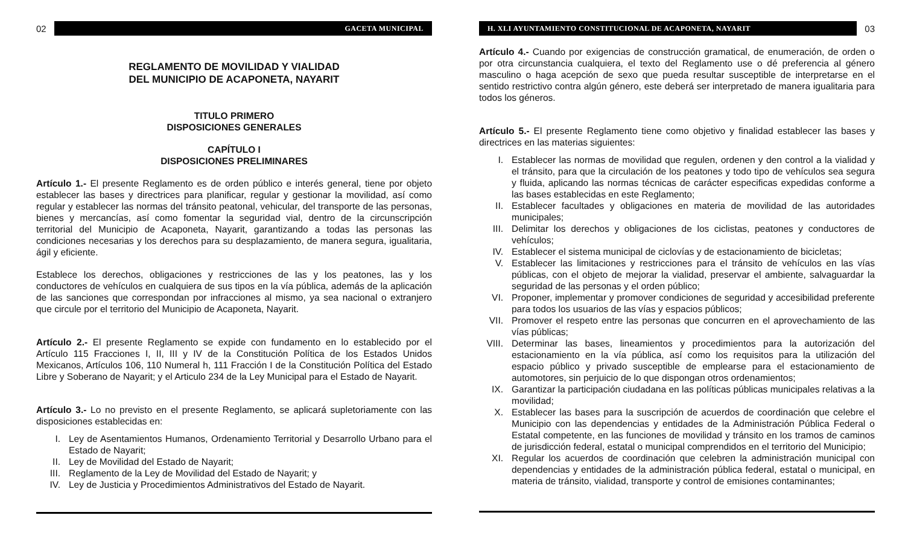02
GACETA MUNICIPAL
REGLAMENTO DE MOVILIDAD Y VIALIDAD
DEL MUNICIPIO DE ACAPONETA, NAYARIT
TITULO PRIMERO
DISPOSICIONES GENERALES
CAPÍTULO I
DISPOSICIONES PRELIMINARES
Artículo 1.- El presente Reglamento es de orden público e interés general, tiene por objeto establecer las bases y directrices para planificar, regular y gestionar la movilidad, así como regular y establecer las normas del tránsito peatonal, vehicular, del transporte de las personas, bienes y mercancías, así como fomentar la seguridad vial, dentro de la circunscripción territorial del Municipio de Acaponeta, Nayarit, garantizando a todas las personas las condiciones necesarias y los derechos para su desplazamiento, de manera segura, igualitaria, ágil y eficiente.
Establece los derechos, obligaciones y restricciones de las y los peatones, las y los conductores de vehículos en cualquiera de sus tipos en la vía pública, además de la aplicación de las sanciones que correspondan por infracciones al mismo, ya sea nacional o extranjero que circule por el territorio del Municipio de Acaponeta, Nayarit.
Artículo 2.- El presente Reglamento se expide con fundamento en lo establecido por el Artículo 115 Fracciones I, II, III y IV de la Constitución Política de los Estados Unidos Mexicanos, Artículos 106, 110 Numeral h, 111 Fracción I de la Constitución Política del Estado Libre y Soberano de Nayarit; y el Articulo 234 de la Ley Municipal para el Estado de Nayarit.
Artículo 3.- Lo no previsto en el presente Reglamento, se aplicará supletoriamente con las disposiciones establecidas en:
I. Ley de Asentamientos Humanos, Ordenamiento Territorial y Desarrollo Urbano para el Estado de Nayarit;
II. Ley de Movilidad del Estado de Nayarit;
III. Reglamento de la Ley de Movilidad del Estado de Nayarit; y
IV. Ley de Justicia y Procedimientos Administrativos del Estado de Nayarit.
H. XLI AYUNTAMIENTO CONSTITUCIONAL DE ACAPONETA, NAYARIT
03
Artículo 4.- Cuando por exigencias de construcción gramatical, de enumeración, de orden o por otra circunstancia cualquiera, el texto del Reglamento use o dé preferencia al género masculino o haga acepción de sexo que pueda resultar susceptible de interpretarse en el sentido restrictivo contra algún género, este deberá ser interpretado de manera igualitaria para todos los géneros.
Artículo 5.- El presente Reglamento tiene como objetivo y finalidad establecer las bases y directrices en las materias siguientes:
I. Establecer las normas de movilidad que regulen, ordenen y den control a la vialidad y el tránsito, para que la circulación de los peatones y todo tipo de vehículos sea segura y fluida, aplicando las normas técnicas de carácter especificas expedidas conforme a las bases establecidas en este Reglamento;
II. Establecer facultades y obligaciones en materia de movilidad de las autoridades municipales;
III. Delimitar los derechos y obligaciones de los ciclistas, peatones y conductores de vehículos;
IV. Establecer el sistema municipal de ciclovías y de estacionamiento de bicicletas;
V. Establecer las limitaciones y restricciones para el tránsito de vehículos en las vías públicas, con el objeto de mejorar la vialidad, preservar el ambiente, salvaguardar la seguridad de las personas y el orden público;
VI. Proponer, implementar y promover condiciones de seguridad y accesibilidad preferente para todos los usuarios de las vías y espacios públicos;
VII. Promover el respeto entre las personas que concurren en el aprovechamiento de las vías públicas;
VIII. Determinar las bases, lineamientos y procedimientos para la autorización del estacionamiento en la vía pública, así como los requisitos para la utilización del espacio público y privado susceptible de emplearse para el estacionamiento de automotores, sin perjuicio de lo que dispongan otros ordenamientos;
IX. Garantizar la participación ciudadana en las políticas públicas municipales relativas a la movilidad;
X. Establecer las bases para la suscripción de acuerdos de coordinación que celebre el Municipio con las dependencias y entidades de la Administración Pública Federal o Estatal competente, en las funciones de movilidad y tránsito en los tramos de caminos de jurisdicción federal, estatal o municipal comprendidos en el territorio del Municipio;
XI. Regular los acuerdos de coordinación que celebren la administración municipal con dependencias y entidades de la administración pública federal, estatal o municipal, en materia de tránsito, vialidad, transporte y control de emisiones contaminantes;